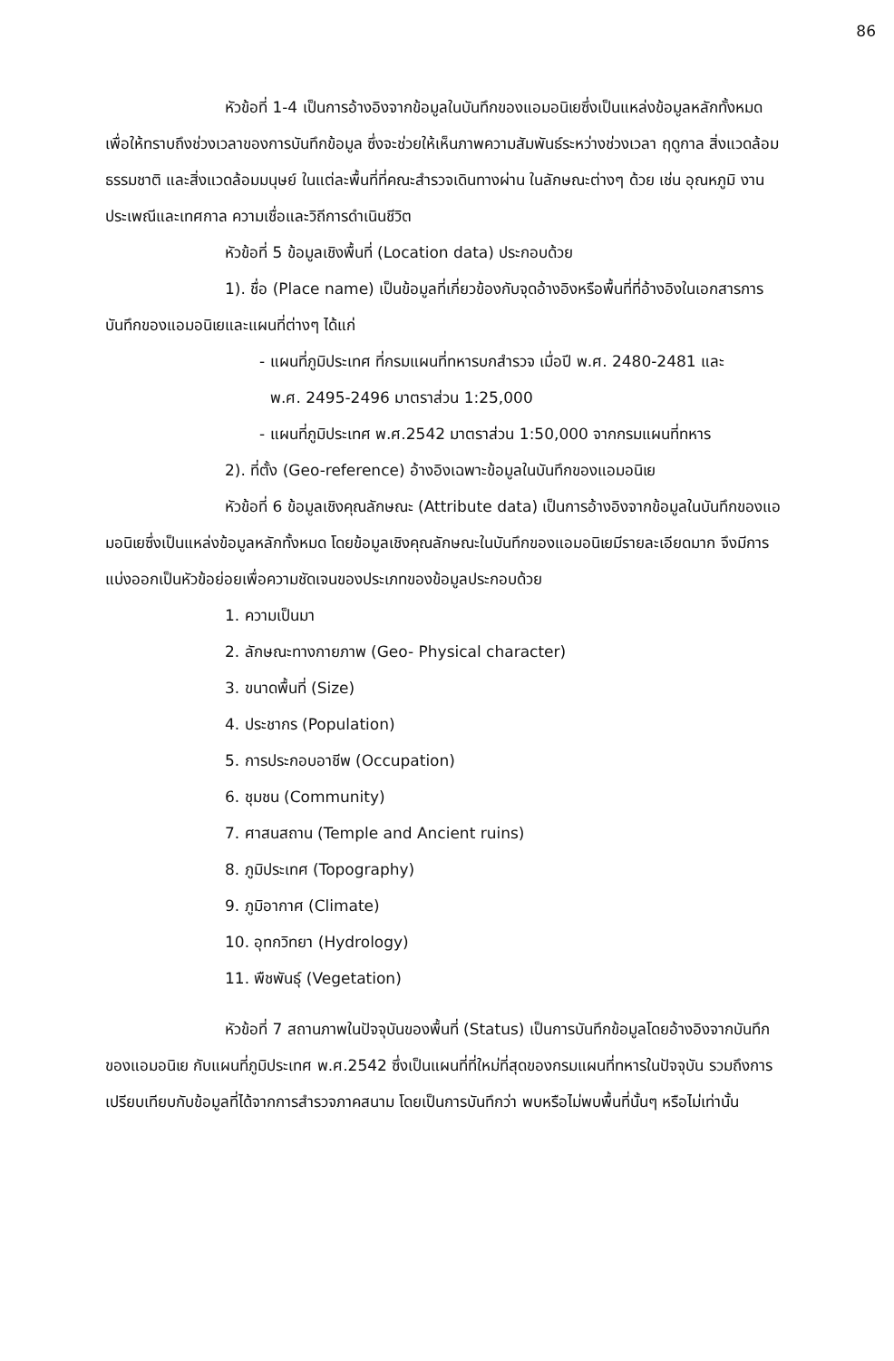86
หัวข้อที่ 1-4 เป็นการอ้างอิงจากข้อมูลในบันทึกของแอมอนิเยซึ่งเป็นแหล่งข้อมูลหลักทั้งหมด เพื่อให้ทราบถึงช่วงเวลาของการบันทึกข้อมูล ซึ่งจะช่วยให้เห็นภาพความสัมพันธ์ระหว่างช่วงเวลา ฤดูกาล สิ่งแวดล้อมธรรมชาติ และสิ่งแวดล้อมมนุษย์ ในแต่ละพื้นที่ที่คณะสำรวจเดินทางผ่าน ในลักษณะต่างๆ ด้วย เช่น อุณหภูมิ งานประเพณีและเทศกาล ความเชื่อและวิถีการดำเนินชีวิต
หัวข้อที่ 5 ข้อมูลเชิงพื้นที่ (Location data) ประกอบด้วย
1). ชื่อ (Place name) เป็นข้อมูลที่เกี่ยวข้องกับจุดอ้างอิงหรือพื้นที่ที่อ้างอิงในเอกสารการบันทึกของแอมอนิเยและแผนที่ต่างๆ ได้แก่
- แผนที่ภูมิประเทศ ที่กรมแผนที่ทหารบกสำรวจ เมื่อปี พ.ศ. 2480-2481 และ
พ.ศ. 2495-2496 มาตราส่วน 1:25,000
- แผนที่ภูมิประเทศ พ.ศ.2542 มาตราส่วน 1:50,000 จากกรมแผนที่ทหาร
2). ที่ตั้ง (Geo-reference) อ้างอิงเฉพาะข้อมูลในบันทึกของแอมอนิเย
หัวข้อที่ 6 ข้อมูลเชิงคุณลักษณะ (Attribute data) เป็นการอ้างอิงจากข้อมูลในบันทึกของแอมอนิเยซึ่งเป็นแหล่งข้อมูลหลักทั้งหมด โดยข้อมูลเชิงคุณลักษณะในบันทึกของแอมอนิเยมีรายละเอียดมาก จึงมีการแบ่งออกเป็นหัวข้อย่อยเพื่อความชัดเจนของประเภทของข้อมูลประกอบด้วย
1. ความเป็นมา
2. ลักษณะทางกายภาพ (Geo- Physical character)
3. ขนาดพื้นที่ (Size)
4. ประชากร (Population)
5. การประกอบอาชีพ (Occupation)
6. ชุมชน (Community)
7. ศาสนสถาน (Temple and Ancient ruins)
8. ภูมิประเทศ (Topography)
9. ภูมิอากาศ (Climate)
10. อุทกวิทยา (Hydrology)
11. พืชพันธุ์ (Vegetation)
หัวข้อที่ 7 สถานภาพในปัจจุบันของพื้นที่ (Status) เป็นการบันทึกข้อมูลโดยอ้างอิงจากบันทึกของแอมอนิเย กับแผนที่ภูมิประเทศ พ.ศ.2542 ซึ่งเป็นแผนที่ที่ใหม่ที่สุดของกรมแผนที่ทหารในปัจจุบัน รวมถึงการเปรียบเทียบกับข้อมูลที่ได้จากการสำรวจภาคสนาม โดยเป็นการบันทึกว่า พบหรือไม่พบพื้นที่นั้นๆ หรือไม่เท่านั้น